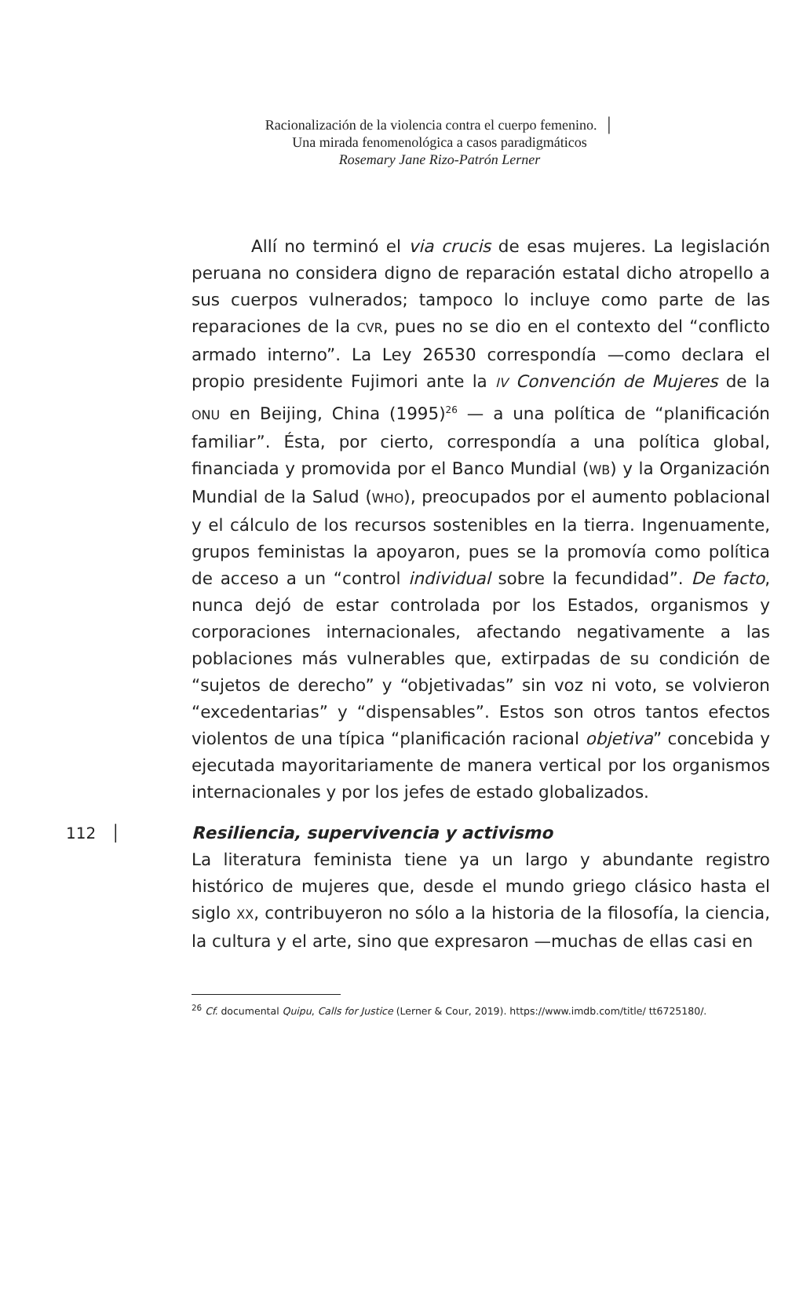Racionalización de la violencia contra el cuerpo femenino. │
Una mirada fenomenológica a casos paradigmáticos
Rosemary Jane Rizo-Patrón Lerner
Allí no terminó el via crucis de esas mujeres. La legislación peruana no considera digno de reparación estatal dicho atropello a sus cuerpos vulnerados; tampoco lo incluye como parte de las reparaciones de la CVR, pues no se dio en el contexto del “conflicto armado interno”. La Ley 26530 correspondía —como declara el propio presidente Fujimori ante la IV Convención de Mujeres de la ONU en Beijing, China (1995)<sup>26</sup> — a una política de “planificación familiar”. Ésta, por cierto, correspondía a una política global, financiada y promovida por el Banco Mundial (WB) y la Organización Mundial de la Salud (WHO), preocupados por el aumento poblacional y el cálculo de los recursos sostenibles en la tierra. Ingenuamente, grupos feministas la apoyaron, pues se la promovía como política de acceso a un “control individual sobre la fecundidad”. De facto, nunca dejó de estar controlada por los Estados, organismos y corporaciones internacionales, afectando negativamente a las poblaciones más vulnerables que, extirpadas de su condición de “sujetos de derecho” y “objetivadas” sin voz ni voto, se volvieron “excedentarias” y “dispensables”. Estos son otros tantos efectos violentos de una típica “planificación racional objetiva” concebida y ejecutada mayoritariamente de manera vertical por los organismos internacionales y por los jefes de estado globalizados.
112 │ Resiliencia, supervivencia y activismo
La literatura feminista tiene ya un largo y abundante registro histórico de mujeres que, desde el mundo griego clásico hasta el siglo XX, contribuyeron no sólo a la historia de la filosofía, la ciencia, la cultura y el arte, sino que expresaron —muchas de ellas casi en
<sup>26</sup> Cf. documental Quipu, Calls for Justice (Lerner & Cour, 2019). https://www.imdb.com/title/ tt6725180/.